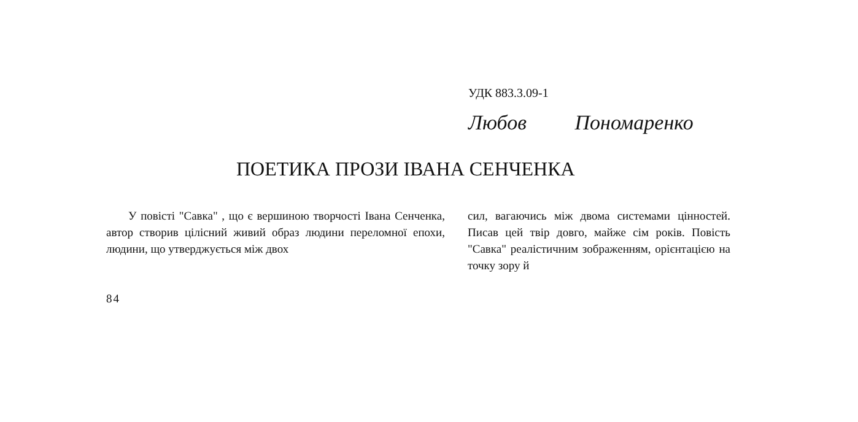УДК 883.3.09-1
Любов Пономаренко
ПОЕТИКА ПРОЗИ ІВАНА СЕНЧЕНКА
У повісті "Савка" , що є вершиною творчості Івана Сенченка, автор створив цілісний живий образ людини переломної епохи, людини, що утверджується між двох
сил, вагаючись між двома системами цінностей. Писав цей твір довго, майже сім років. Повість "Савка" реалістичним зображенням, орієнтацією на точку зору й
84